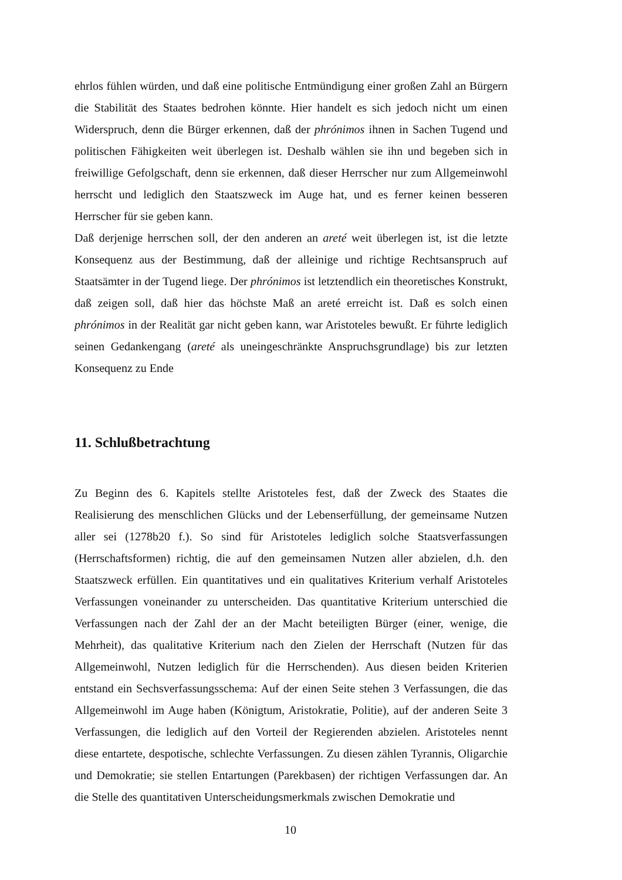ehrlos fühlen würden, und daß eine politische Entmündigung einer großen Zahl an Bürgern die Stabilität des Staates bedrohen könnte. Hier handelt es sich jedoch nicht um einen Widerspruch, denn die Bürger erkennen, daß der phrónimos ihnen in Sachen Tugend und politischen Fähigkeiten weit überlegen ist. Deshalb wählen sie ihn und begeben sich in freiwillige Gefolgschaft, denn sie erkennen, daß dieser Herrscher nur zum Allgemeinwohl herrscht und lediglich den Staatszweck im Auge hat, und es ferner keinen besseren Herrscher für sie geben kann.
Daß derjenige herrschen soll, der den anderen an areté weit überlegen ist, ist die letzte Konsequenz aus der Bestimmung, daß der alleinige und richtige Rechtsanspruch auf Staatsämter in der Tugend liege. Der phrónimos ist letztendlich ein theoretisches Konstrukt, daß zeigen soll, daß hier das höchste Maß an areté erreicht ist. Daß es solch einen phrónimos in der Realität gar nicht geben kann, war Aristoteles bewußt. Er führte lediglich seinen Gedankengang (areté als uneingeschränkte Anspruchsgrundlage) bis zur letzten Konsequenz zu Ende
11. Schlußbetrachtung
Zu Beginn des 6. Kapitels stellte Aristoteles fest, daß der Zweck des Staates die Realisierung des menschlichen Glücks und der Lebenserfüllung, der gemeinsame Nutzen aller sei (1278b20 f.). So sind für Aristoteles lediglich solche Staatsverfassungen (Herrschaftsformen) richtig, die auf den gemeinsamen Nutzen aller abzielen, d.h. den Staatszweck erfüllen. Ein quantitatives und ein qualitatives Kriterium verhalf Aristoteles Verfassungen voneinander zu unterscheiden. Das quantitative Kriterium unterschied die Verfassungen nach der Zahl der an der Macht beteiligten Bürger (einer, wenige, die Mehrheit), das qualitative Kriterium nach den Zielen der Herrschaft (Nutzen für das Allgemeinwohl, Nutzen lediglich für die Herrschenden). Aus diesen beiden Kriterien entstand ein Sechsverfassungsschema: Auf der einen Seite stehen 3 Verfassungen, die das Allgemeinwohl im Auge haben (Königtum, Aristokratie, Politie), auf der anderen Seite 3 Verfassungen, die lediglich auf den Vorteil der Regierenden abzielen. Aristoteles nennt diese entartete, despotische, schlechte Verfassungen. Zu diesen zählen Tyrannis, Oligarchie und Demokratie; sie stellen Entartungen (Parekbasen) der richtigen Verfassungen dar. An die Stelle des quantitativen Unterscheidungsmerkmals zwischen Demokratie und
10